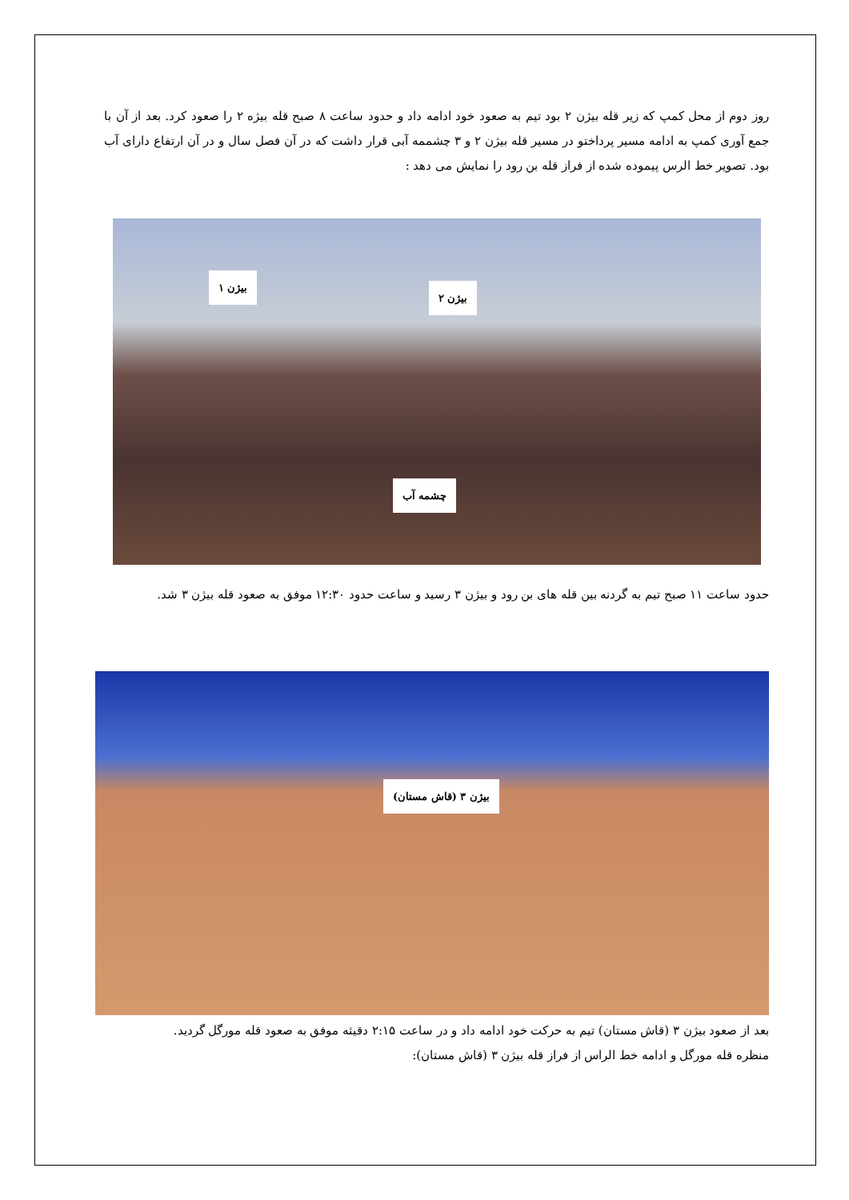روز دوم از محل کمپ که زیر قله بیژن ۲ بود تیم به صعود خود ادامه داد و حدود ساعت ۸ صبح قله بیژه ۲ را صعود کرد. بعد از آن با جمع آوری کمپ به ادامه مسیر پرداختو در مسیر قله بیژن ۲ و ۳ چشممه آبی قرار داشت که در آن فصل سال و در آن ارتفاع دارای آب بود. تصویر خط الرس پیموده شده از فراز قله بن رود را نمایش می دهد :
بیژن ۱
بیژن ۲
چشمه آب
حدود ساعت ۱۱ صبح تیم به گردنه بین قله های بن رود و بیژن ۳ رسید و ساعت حدود ۱۲:۳۰ موفق به صعود قله بیژن ۳ شد.
بیژن ۳ (قاش مستان)
بعد از صعود بیژن ۳ (قاش مستان) تیم به حرکت خود ادامه داد و در ساعت ۲:۱۵ دقیثه موفق به صعود قله مورگل گردید.
منظره قله مورگل و ادامه خط الراس از فراز قله بیژن ۳ (قاش مستان):